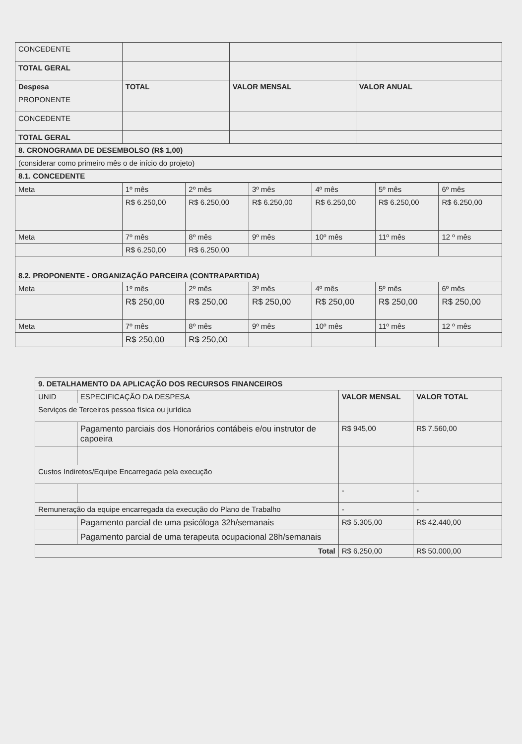| CONCEDENTE | | | |
| TOTAL GERAL | | | |
| Despesa | TOTAL | VALOR MENSAL | VALOR ANUAL |
| PROPONENTE | | | |
| CONCEDENTE | | | |
| TOTAL GERAL | | | |
| 8. CRONOGRAMA DE DESEMBOLSO (R$ 1,00) | | | |
| (considerar como primeiro mês o de início do projeto) | | | |
| 8.1. CONCEDENTE | | | |
| Meta | 1º mês | 2º mês | 3º mês | 4º mês | 5º mês | 6º mês |
| | R$ 6.250,00 | R$ 6.250,00 | R$ 6.250,00 | R$ 6.250,00 | R$ 6.250,00 | R$ 6.250,00 |
| Meta | 7º mês | 8º mês | 9º mês | 10º mês | 11º mês | 12 º mês |
| | R$ 6.250,00 | R$ 6.250,00 | | | | |
| 8.2. PROPONENTE - ORGANIZAÇÃO PARCEIRA (CONTRAPARTIDA) | | | | | | |
| Meta | 1º mês | 2º mês | 3º mês | 4º mês | 5º mês | 6º mês |
| | R$ 250,00 | R$ 250,00 | R$ 250,00 | R$ 250,00 | R$ 250,00 | R$ 250,00 |
| Meta | 7º mês | 8º mês | 9º mês | 10º mês | 11º mês | 12 º mês |
| | R$ 250,00 | R$ 250,00 | | | | |
| 9. DETALHAMENTO DA APLICAÇÃO DOS RECURSOS FINANCEIROS | | | |
| UNID | ESPECIFICAÇÃO DA DESPESA | VALOR MENSAL | VALOR TOTAL |
| Serviços de Terceiros pessoa física ou jurídica | | | |
| | Pagamento parciais dos Honorários contábeis e/ou instrutor de capoeira | R$ 945,00 | R$ 7.560,00 |
| Custos Indiretos/Equipe Encarregada pela execução | | | |
| | | - | - |
| Remuneração da equipe encarregada da execução do Plano de Trabalho | | - | - |
| | Pagamento parcial de uma psicóloga 32h/semanais | R$ 5.305,00 | R$ 42.440,00 |
| | Pagamento parcial de uma terapeuta ocupacional 28h/semanais | | |
| Total | | R$ 6.250,00 | R$ 50.000,00 |